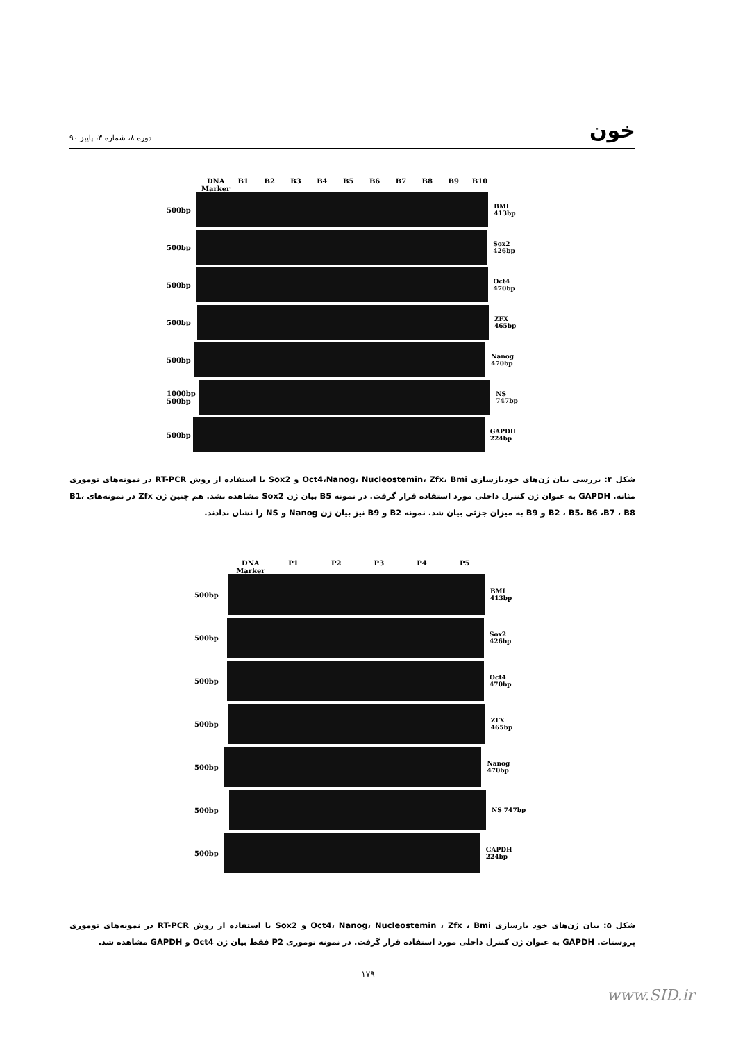دوره ۸، شماره ۳، پاییز ۹۰
خون
DNA Marker B1 B2 B3 B4 B5 B6 B7 B8 B9 B10
500bp BMI 413bp
500bp Sox2 426bp
500bp Oct4 470bp
500bp ZFX 465bp
500bp Nanog 470bp
1000bp 500bp
NS 747bp
500bp GAPDH 224bp
شکل ۴: بررسی بیان ژن‌های خودبازسازی Oct4،Nanog، Nucleostemin، Zfx، Bmi و Sox2 با استفاده از روش RT-PCR در نمونه‌های توموری مثانه. GAPDH به عنوان ژن کنترل داخلی مورد استفاده قرار گرفت. در نمونه B5 بیان ژن Sox2 مشاهده نشد. هم چنین ژن Zfx در نمونه‌های B1، B2 ، B5، B6 ،B7 ، B8 و B9 به میزان جزئی بیان شد. نمونه B2 و B9 نیز بیان ژن Nanog و NS را نشان ندادند.
DNA Marker P1 P2 P3 P4 P5
500bp BMI 413bp
500bp Sox2 426bp
500bp Oct4 470bp
500bp ZFX 465bp
500bp Nanog 470bp
500bp NS 747bp
500bp GAPDH 224bp
شکل ۵: بیان ژن‌های خود بازسازی Oct4، Nanog، Nucleostemin ، Zfx ، Bmi و Sox2 با استفاده از روش RT-PCR در نمونه‌های توموری پروستات. GAPDH به عنوان ژن کنترل داخلی مورد استفاده قرار گرفت. در نمونه توموری P2 فقط بیان ژن Oct4 و GAPDH مشاهده شد.
۱۷۹
www.SID.ir